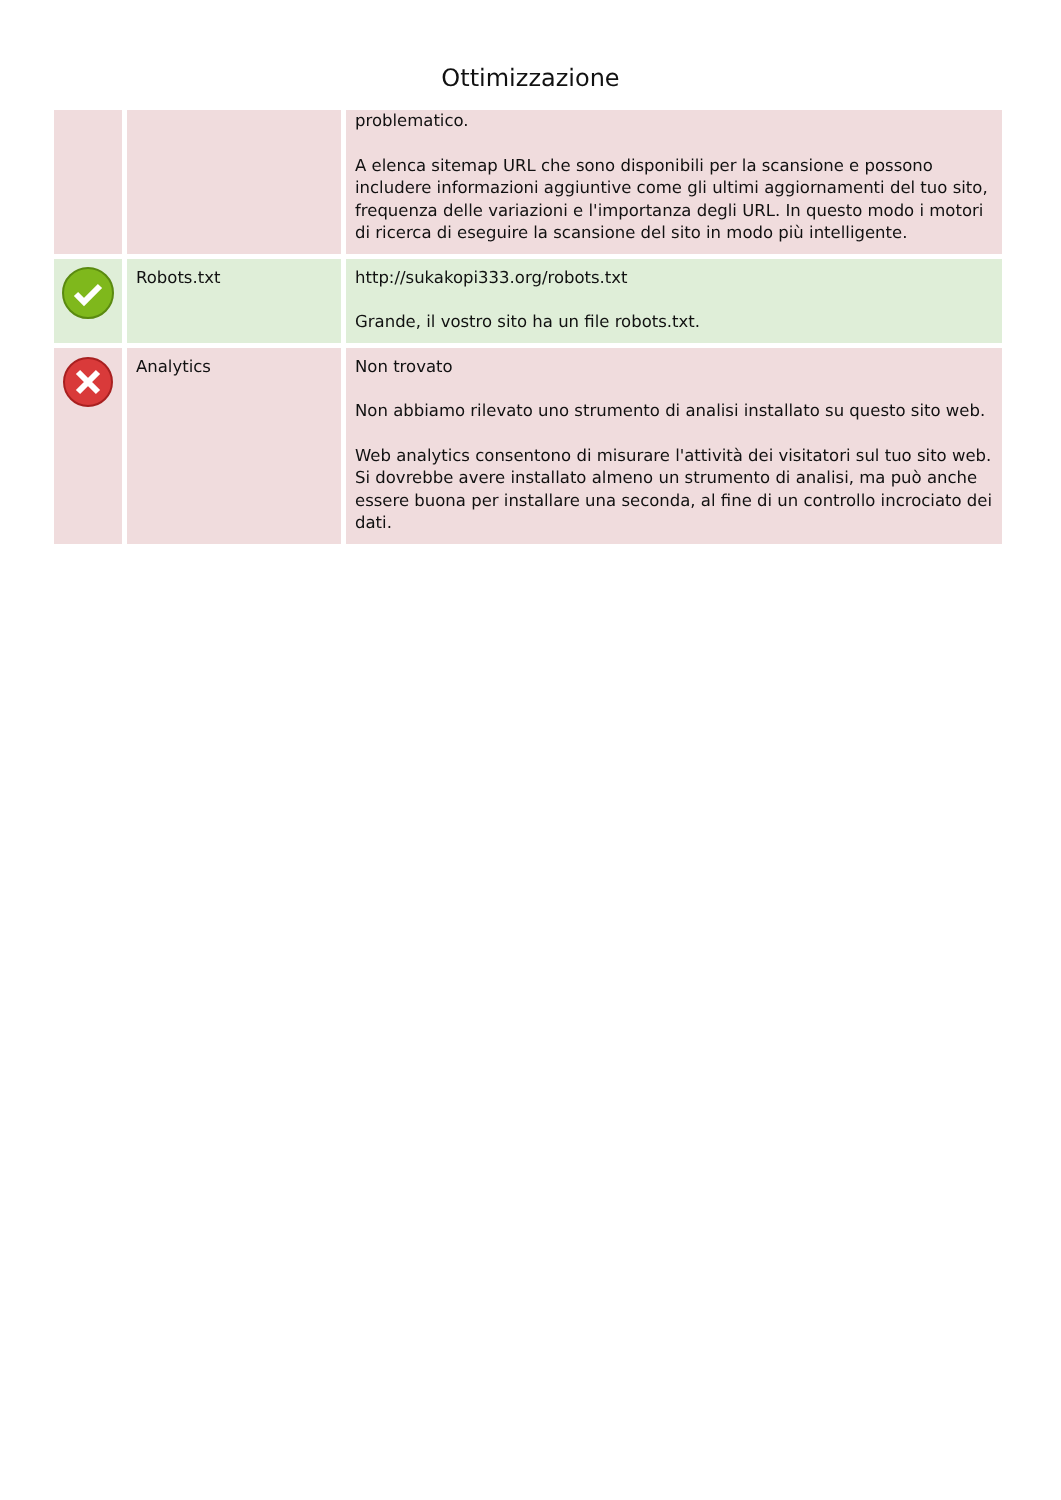Ottimizzazione
| | | problematico. A elenca sitemap URL che sono disponibili per la scansione e possono includere informazioni aggiuntive come gli ultimi aggiornamenti del tuo sito, frequenza delle variazioni e l'importanza degli URL. In questo modo i motori di ricerca di eseguire la scansione del sito in modo più intelligente. |
| | Robots.txt | http://sukakopi333.org/robots.txt Grande, il vostro sito ha un file robots.txt. |
| | Analytics | Non trovato Non abbiamo rilevato uno strumento di analisi installato su questo sito web. Web analytics consentono di misurare l'attività dei visitatori sul tuo sito web. Si dovrebbe avere installato almeno un strumento di analisi, ma può anche essere buona per installare una seconda, al fine di un controllo incrociato dei dati. |